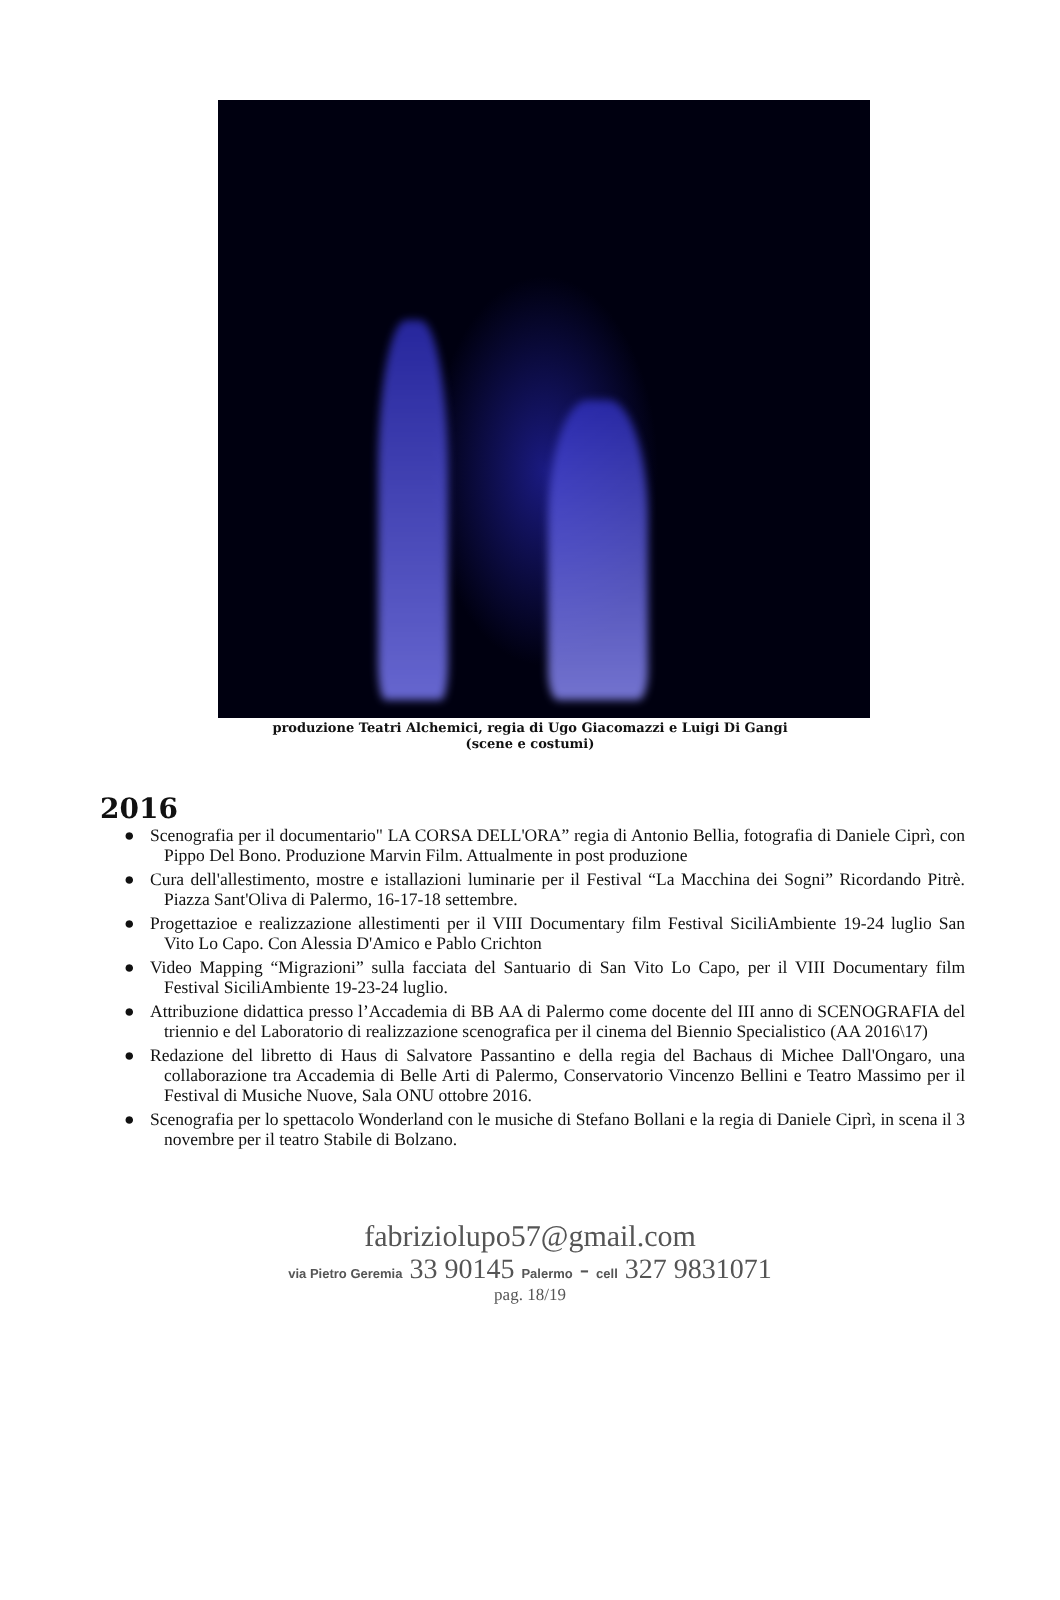produzione Teatri Alchemici, regia di Ugo Giacomazzi e Luigi Di Gangi
(scene e costumi)
2016
● Scenografia per il documentario" LA CORSA DELL'ORA” regia di Antonio Bellia, fotografia di Daniele Ciprì, con Pippo Del Bono. Produzione Marvin Film. Attualmente in post produzione
● Cura dell'allestimento, mostre e istallazioni luminarie per il Festival “La Macchina dei Sogni” Ricordando Pitrè. Piazza Sant'Oliva di Palermo, 16-17-18 settembre.
● Progettazioe e realizzazione allestimenti per il VIII Documentary film Festival SiciliAmbiente 19-24 luglio San Vito Lo Capo. Con Alessia D'Amico e Pablo Crichton
● Video Mapping “Migrazioni” sulla facciata del Santuario di San Vito Lo Capo, per il VIII Documentary film Festival SiciliAmbiente 19-23-24 luglio.
● Attribuzione didattica presso l’Accademia di BB AA di Palermo come docente del III anno di SCENOGRAFIA del triennio e del Laboratorio di realizzazione scenografica per il cinema del Biennio Specialistico (AA 2016\17)
● Redazione del libretto di Haus di Salvatore Passantino e della regia del Bachaus di Michee Dall'Ongaro, una collaborazione tra Accademia di Belle Arti di Palermo, Conservatorio Vincenzo Bellini e Teatro Massimo per il Festival di Musiche Nuove, Sala ONU ottobre 2016.
● Scenografia per lo spettacolo Wonderland con le musiche di Stefano Bollani e la regia di Daniele Ciprì, in scena il 3 novembre per il teatro Stabile di Bolzano.
fabriziolupo57@gmail.com
via Pietro Geremia 33 90145 Palermo - cell 327 9831071
pag. 18/19